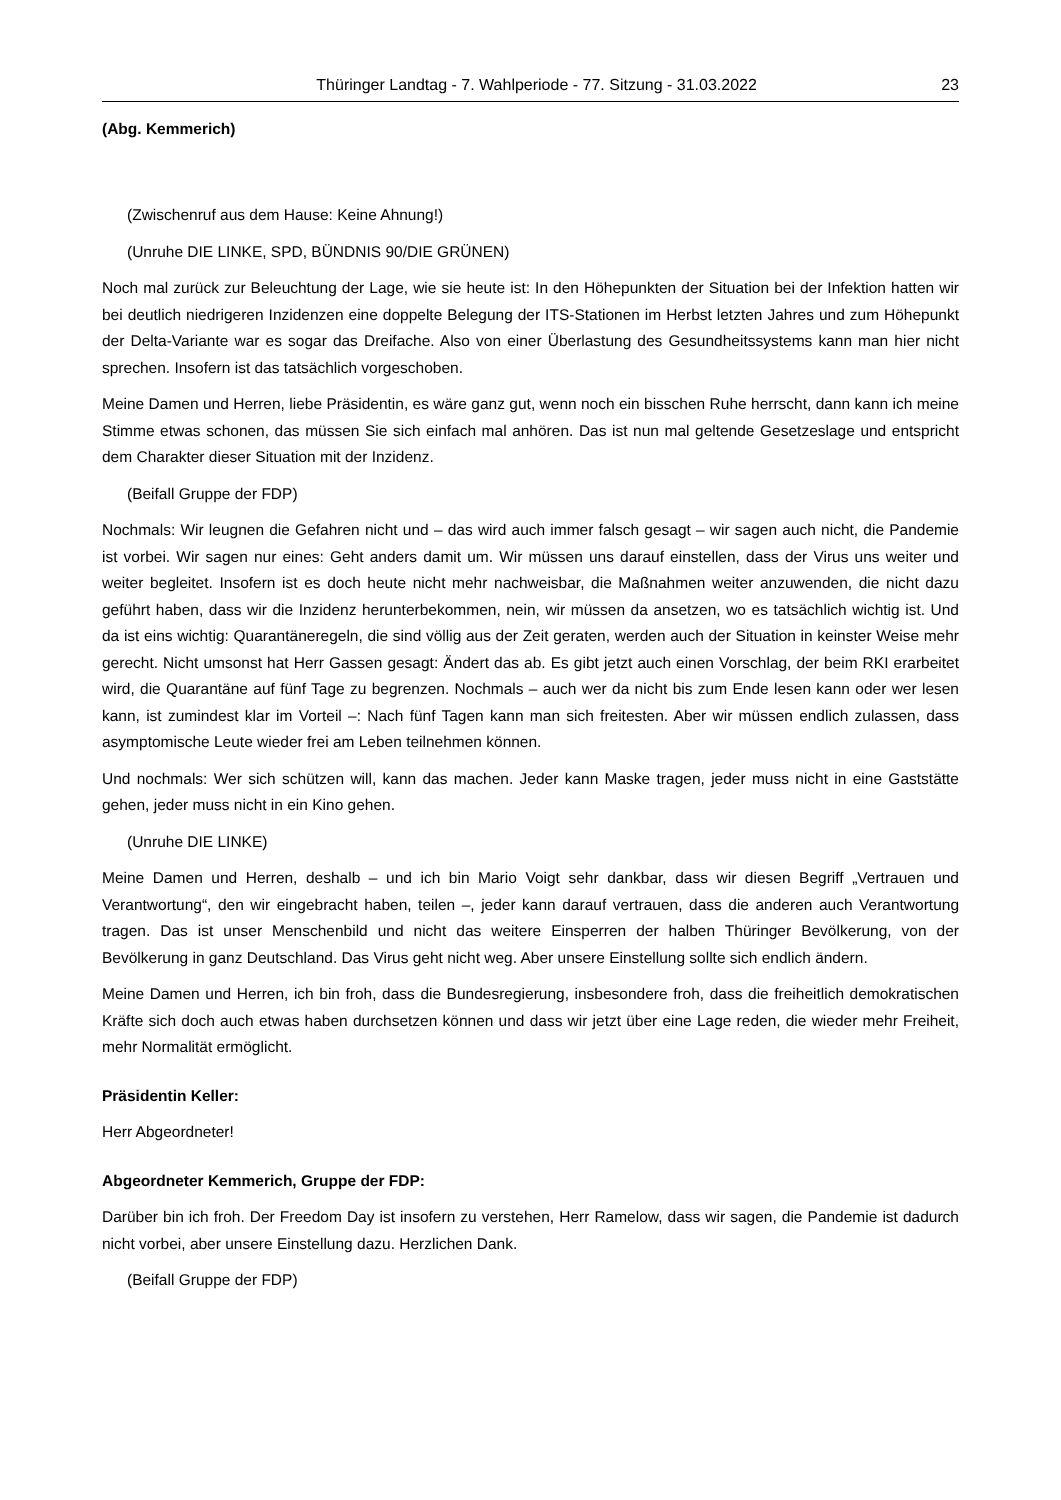Thüringer Landtag - 7. Wahlperiode - 77. Sitzung - 31.03.2022 23
(Abg. Kemmerich)
(Zwischenruf aus dem Hause: Keine Ahnung!)
(Unruhe DIE LINKE, SPD, BÜNDNIS 90/DIE GRÜNEN)
Noch mal zurück zur Beleuchtung der Lage, wie sie heute ist: In den Höhepunkten der Situation bei der Infektion hatten wir bei deutlich niedrigeren Inzidenzen eine doppelte Belegung der ITS-Stationen im Herbst letzten Jahres und zum Höhepunkt der Delta-Variante war es sogar das Dreifache. Also von einer Überlastung des Gesundheitssystems kann man hier nicht sprechen. Insofern ist das tatsächlich vorgeschoben.
Meine Damen und Herren, liebe Präsidentin, es wäre ganz gut, wenn noch ein bisschen Ruhe herrscht, dann kann ich meine Stimme etwas schonen, das müssen Sie sich einfach mal anhören. Das ist nun mal geltende Gesetzeslage und entspricht dem Charakter dieser Situation mit der Inzidenz.
(Beifall Gruppe der FDP)
Nochmals: Wir leugnen die Gefahren nicht und – das wird auch immer falsch gesagt – wir sagen auch nicht, die Pandemie ist vorbei. Wir sagen nur eines: Geht anders damit um. Wir müssen uns darauf einstellen, dass der Virus uns weiter und weiter begleitet. Insofern ist es doch heute nicht mehr nachweisbar, die Maßnahmen weiter anzuwenden, die nicht dazu geführt haben, dass wir die Inzidenz herunterbekommen, nein, wir müssen da ansetzen, wo es tatsächlich wichtig ist. Und da ist eins wichtig: Quarantäneregeln, die sind völlig aus der Zeit geraten, werden auch der Situation in keinster Weise mehr gerecht. Nicht umsonst hat Herr Gassen gesagt: Ändert das ab. Es gibt jetzt auch einen Vorschlag, der beim RKI erarbeitet wird, die Quarantäne auf fünf Tage zu begrenzen. Nochmals – auch wer da nicht bis zum Ende lesen kann oder wer lesen kann, ist zumindest klar im Vorteil –: Nach fünf Tagen kann man sich freitesten. Aber wir müssen endlich zulassen, dass asymptomische Leute wieder frei am Leben teilnehmen können.
Und nochmals: Wer sich schützen will, kann das machen. Jeder kann Maske tragen, jeder muss nicht in eine Gaststätte gehen, jeder muss nicht in ein Kino gehen.
(Unruhe DIE LINKE)
Meine Damen und Herren, deshalb – und ich bin Mario Voigt sehr dankbar, dass wir diesen Begriff „Vertrauen und Verantwortung“, den wir eingebracht haben, teilen –, jeder kann darauf vertrauen, dass die anderen auch Verantwortung tragen. Das ist unser Menschenbild und nicht das weitere Einsperren der halben Thüringer Bevölkerung, von der Bevölkerung in ganz Deutschland. Das Virus geht nicht weg. Aber unsere Einstellung sollte sich endlich ändern.
Meine Damen und Herren, ich bin froh, dass die Bundesregierung, insbesondere froh, dass die freiheitlich demokratischen Kräfte sich doch auch etwas haben durchsetzen können und dass wir jetzt über eine Lage reden, die wieder mehr Freiheit, mehr Normalität ermöglicht.
Präsidentin Keller:
Herr Abgeordneter!
Abgeordneter Kemmerich, Gruppe der FDP:
Darüber bin ich froh. Der Freedom Day ist insofern zu verstehen, Herr Ramelow, dass wir sagen, die Pandemie ist dadurch nicht vorbei, aber unsere Einstellung dazu. Herzlichen Dank.
(Beifall Gruppe der FDP)